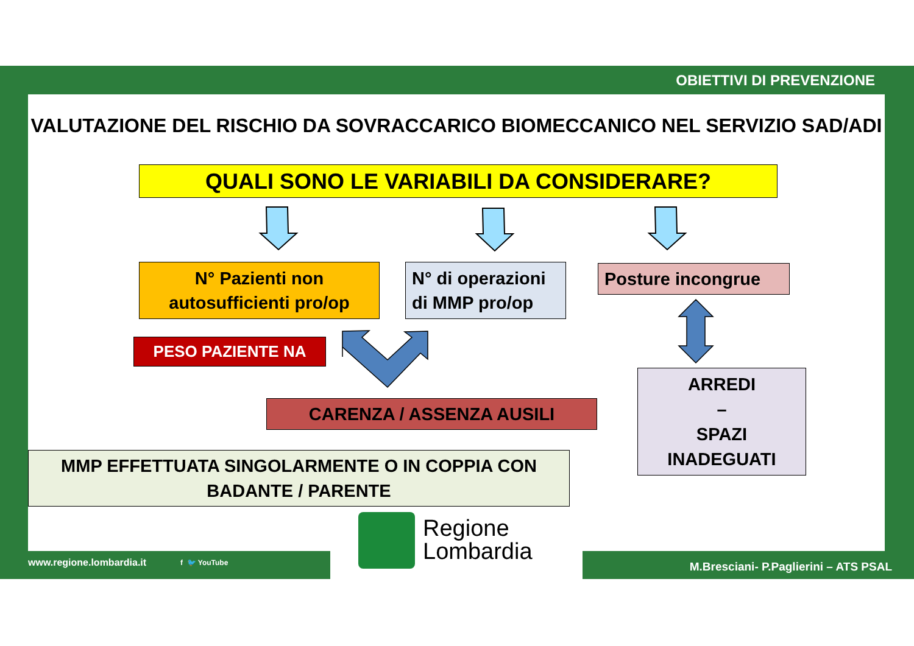OBIETTIVI DI PREVENZIONE
VALUTAZIONE DEL RISCHIO DA SOVRACCARICO BIOMECCANICO NEL SERVIZIO SAD/ADI
QUALI SONO LE VARIABILI DA CONSIDERARE?
N° Pazienti non
autosufficienti pro/op
N° di operazioni
di MMP pro/op
Posture incongrue
PESO PAZIENTE NA
CARENZA / ASSENZA AUSILI
ARREDI
–
SPAZI
INADEGUATI
MMP EFFETTUATA SINGOLARMENTE O IN COPPIA CON
BADANTE / PARENTE
Regione
Lombardia
www.regione.lombardia.it f 🐦 YouTube
M.Bresciani- P.Paglierini – ATS PSAL